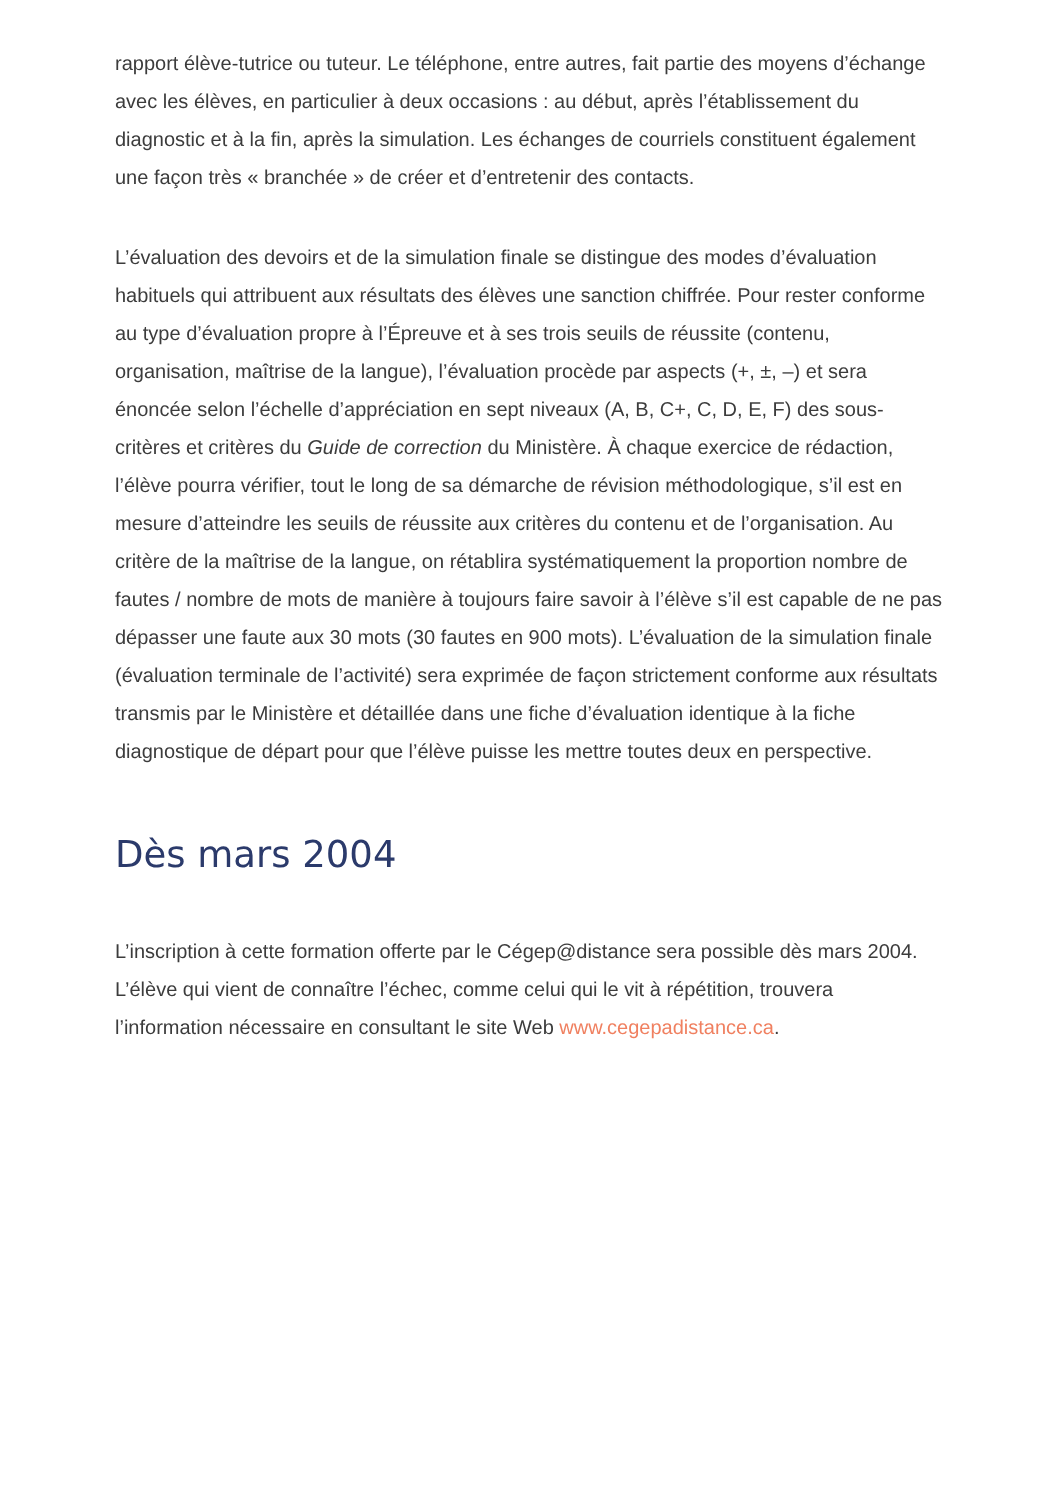rapport élève-tutrice ou tuteur. Le téléphone, entre autres, fait partie des moyens d’échange avec les élèves, en particulier à deux occasions : au début, après l’établissement du diagnostic et à la fin, après la simulation. Les échanges de courriels constituent également une façon très « branchée » de créer et d’entretenir des contacts.
L’évaluation des devoirs et de la simulation finale se distingue des modes d’évaluation habituels qui attribuent aux résultats des élèves une sanction chiffrée. Pour rester conforme au type d’évaluation propre à l’Épreuve et à ses trois seuils de réussite (contenu, organisation, maîtrise de la langue), l’évaluation procède par aspects (+, ±, –) et sera énoncée selon l’échelle d’appréciation en sept niveaux (A, B, C+, C, D, E, F) des sous-critères et critères du Guide de correction du Ministère. À chaque exercice de rédaction, l’élève pourra vérifier, tout le long de sa démarche de révision méthodologique, s’il est en mesure d’atteindre les seuils de réussite aux critères du contenu et de l’organisation. Au critère de la maîtrise de la langue, on rétablira systématiquement la proportion nombre de fautes / nombre de mots de manière à toujours faire savoir à l’élève s’il est capable de ne pas dépasser une faute aux 30 mots (30 fautes en 900 mots). L’évaluation de la simulation finale (évaluation terminale de l’activité) sera exprimée de façon strictement conforme aux résultats transmis par le Ministère et détaillée dans une fiche d’évaluation identique à la fiche diagnostique de départ pour que l’élève puisse les mettre toutes deux en perspective.
Dès mars 2004
L’inscription à cette formation offerte par le Cégep@distance sera possible dès mars 2004. L’élève qui vient de connaître l’échec, comme celui qui le vit à répétition, trouvera l’information nécessaire en consultant le site Web www.cegepadistance.ca.